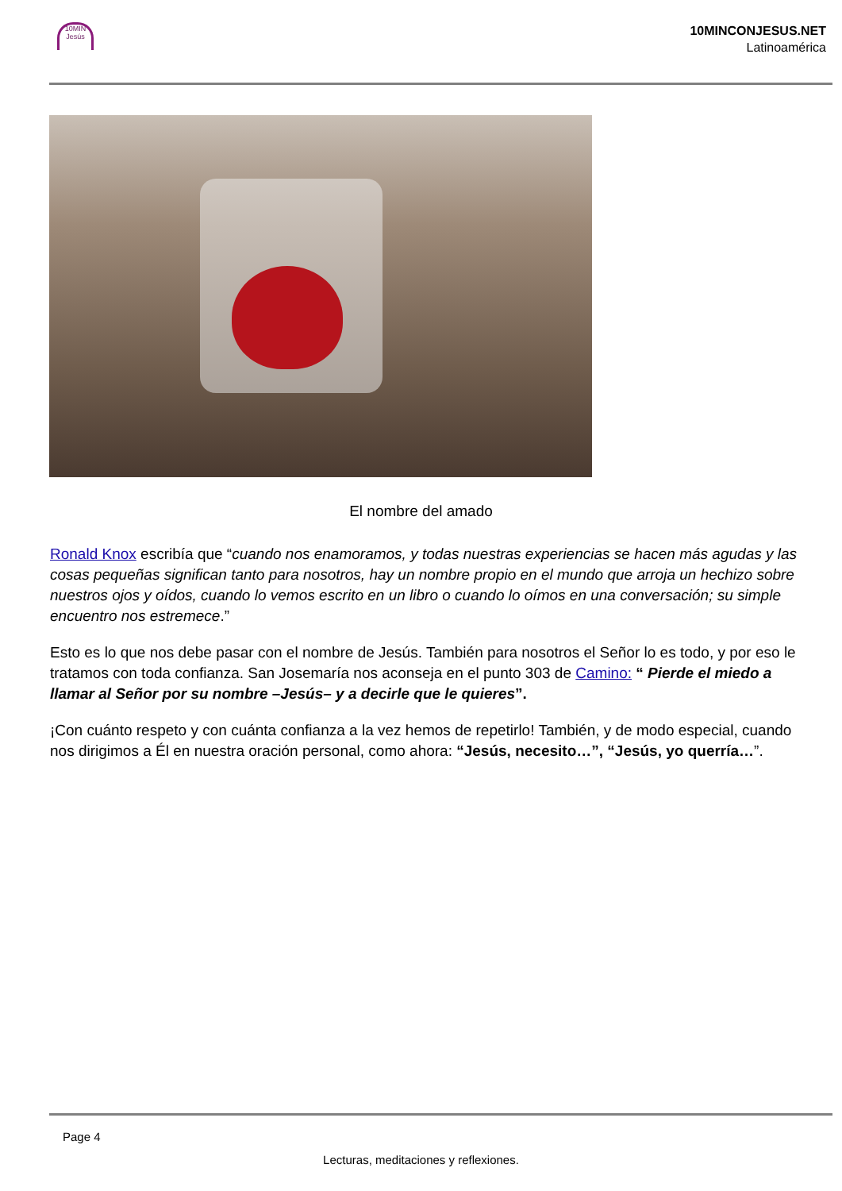10MIN Jesús
10MINCONJESUS.NET
Latinoamérica
El nombre del amado
Ronald Knox escribía que “cuando nos enamoramos, y todas nuestras experiencias se hacen más agudas y las cosas pequeñas significan tanto para nosotros, hay un nombre propio en el mundo que arroja un hechizo sobre nuestros ojos y oídos, cuando lo vemos escrito en un libro o cuando lo oímos en una conversación; su simple encuentro nos estremece.”
Esto es lo que nos debe pasar con el nombre de Jesús. También para nosotros el Señor lo es todo, y por eso le tratamos con toda confianza. San Josemaría nos aconseja en el punto 303 de Camino: “ Pierde el miedo a llamar al Señor por su nombre –Jesús– y a decirle que le quieres”.
¡Con cuánto respeto y con cuánta confianza a la vez hemos de repetirlo! También, y de modo especial, cuando nos dirigimos a Él en nuestra oración personal, como ahora: “Jesús, necesito…”, “Jesús, yo querría…”.
Page 4
Lecturas, meditaciones y reflexiones.